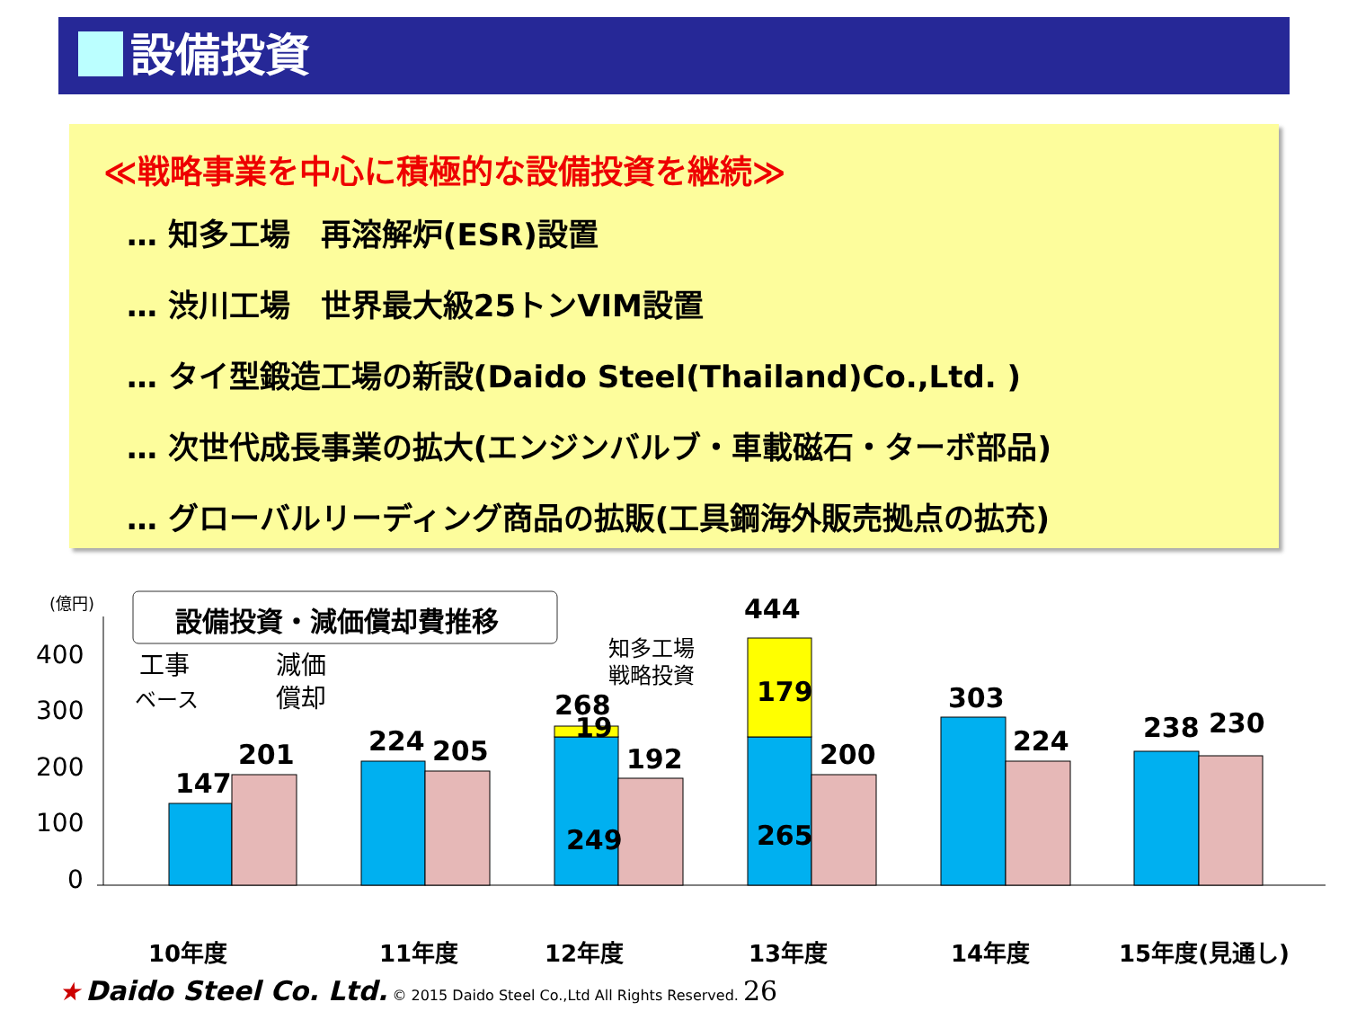設備投資
≪戦略事業を中心に積極的な設備投資を継続≫
… 知多工場　再溶解炉(ESR)設置
… 渋川工場　世界最大級25トンVIM設置
… タイ型鍛造工場の新設(Daido Steel(Thailand)Co.,Ltd. )
… 次世代成長事業の拡大(エンジンバルブ・車載磁石・ターボ部品)
… グローバルリーディング商品の拡販(工具鋼海外販売拠点の拡充)
(億円)
設備投資・減価償却費推移
400
300
200
100
0
工事
ベース
減価
償却
147
201
224
205
268
19
249
192
444
179
265
200
303
224
238
230
知多工場
戦略投資
10年度
11年度
12年度
13年度
14年度
15年度(見通し)
★ Daido Steel Co. Ltd. © 2015 Daido Steel Co.,Ltd All Rights Reserved. 26